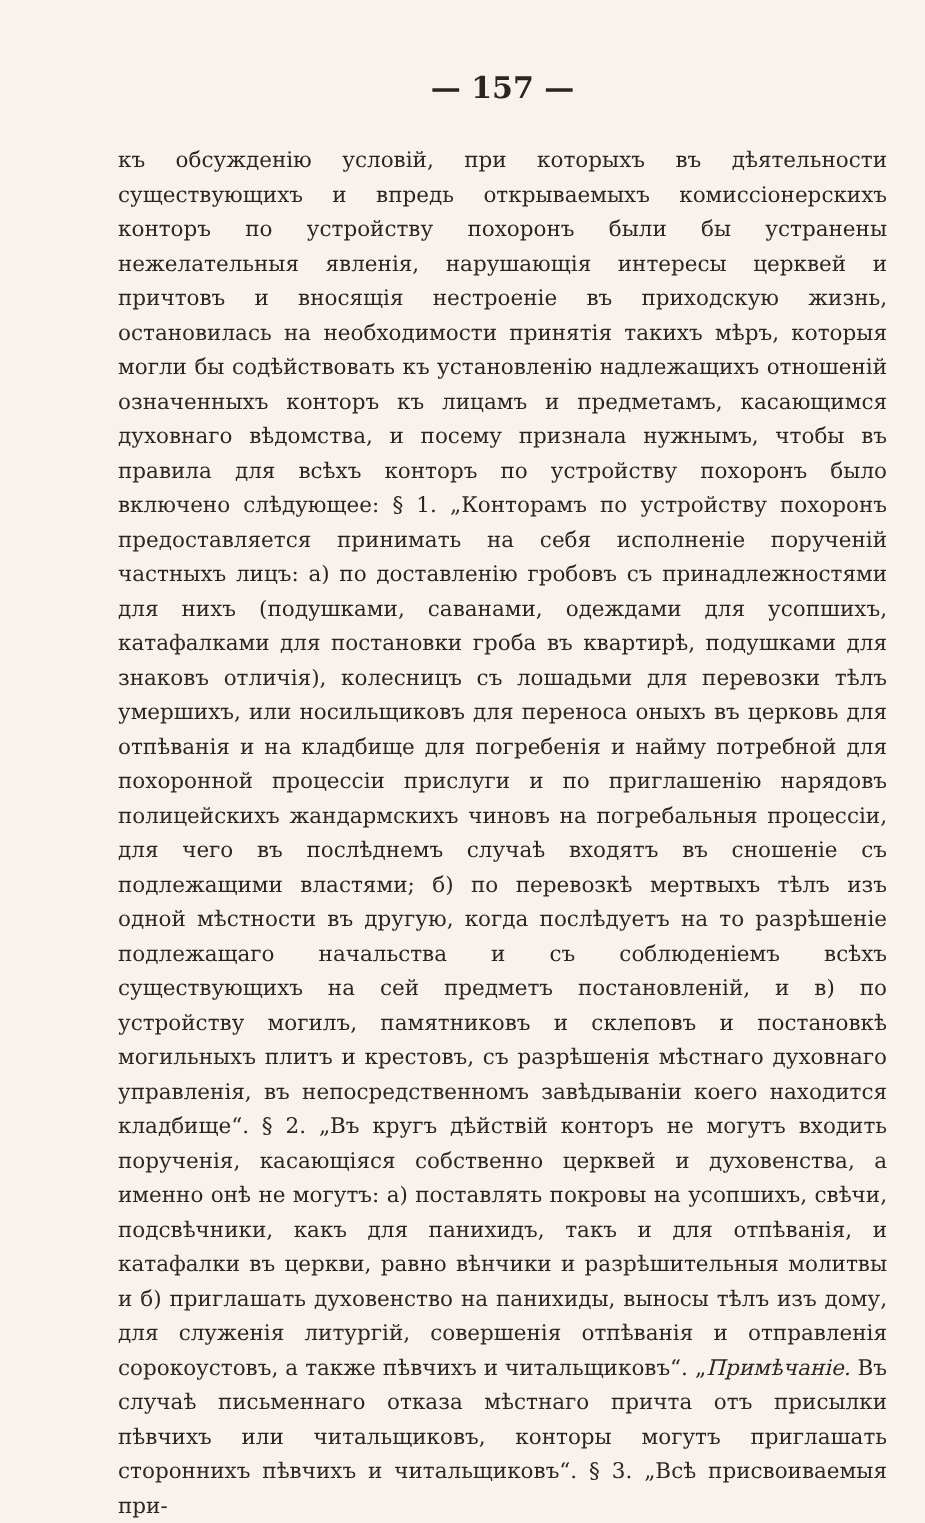— 157 —
къ обсужденію условій, при которыхъ въ дѣятельности существующихъ и впредь открываемыхъ комиссіонерскихъ конторъ по устройству похоронъ были бы устранены нежелательныя явленія, нарушающія интересы церквей и причтовъ и вносящія нестроеніе въ приходскую жизнь, остановилась на необходимости принятія такихъ мѣръ, которыя могли бы содѣйствовать къ установленію надлежащихъ отношеній означенныхъ конторъ къ лицамъ и предметамъ, касающимся духовнаго вѣдомства, и посему признала нужнымъ, чтобы въ правила для всѣхъ конторъ по устройству похоронъ было включено слѣдующее: § 1. „Конторамъ по устройству похоронъ предоставляется принимать на себя исполненіе порученій частныхъ лицъ: а) по доставленію гробовъ съ принадлежностями для нихъ (подушками, саванами, одеждами для усопшихъ, катафалками для постановки гроба въ квартирѣ, подушками для знаковъ отличія), колесницъ съ лошадьми для перевозки тѣлъ умершихъ, или носильщиковъ для переноса оныхъ въ церковь для отпѣванія и на кладбище для погребенія и найму потребной для похоронной процессіи прислуги и по приглашенію нарядовъ полицейскихъ жандармскихъ чиновъ на погребальныя процессіи, для чего въ послѣднемъ случаѣ входятъ въ сношеніе съ подлежащими властями; б) по перевозкѣ мертвыхъ тѣлъ изъ одной мѣстности въ другую, когда послѣдуетъ на то разрѣшеніе подлежащаго начальства и съ соблюденіемъ всѣхъ существующихъ на сей предметъ постановленій, и в) по устройству могилъ, памятниковъ и склеповъ и постановкѣ могильныхъ плитъ и крестовъ, съ разрѣшенія мѣстнаго духовнаго управленія, въ непосредственномъ завѣдываніи коего находится кладбище“. § 2. „Въ кругъ дѣйствій конторъ не могутъ входить порученія, касающіяся собственно церквей и духовенства, а именно онѣ не могутъ: а) поставлять покровы на усопшихъ, свѣчи, подсвѣчники, какъ для панихидъ, такъ и для отпѣванія, и катафалки въ церкви, равно вѣнчики и разрѣшительныя молитвы и б) приглашать духовенство на панихиды, выносы тѣлъ изъ дому, для служенія литургій, совершенія отпѣванія и отправленія сорокоустовъ, а также пѣвчихъ и читальщиковъ“. „Примѣчаніе. Въ случаѣ письменнаго отказа мѣстнаго причта отъ присылки пѣвчихъ или читальщиковъ, конторы могутъ приглашать стороннихъ пѣвчихъ и читальщиковъ“. § 3. „Всѣ присвоиваемыя при-